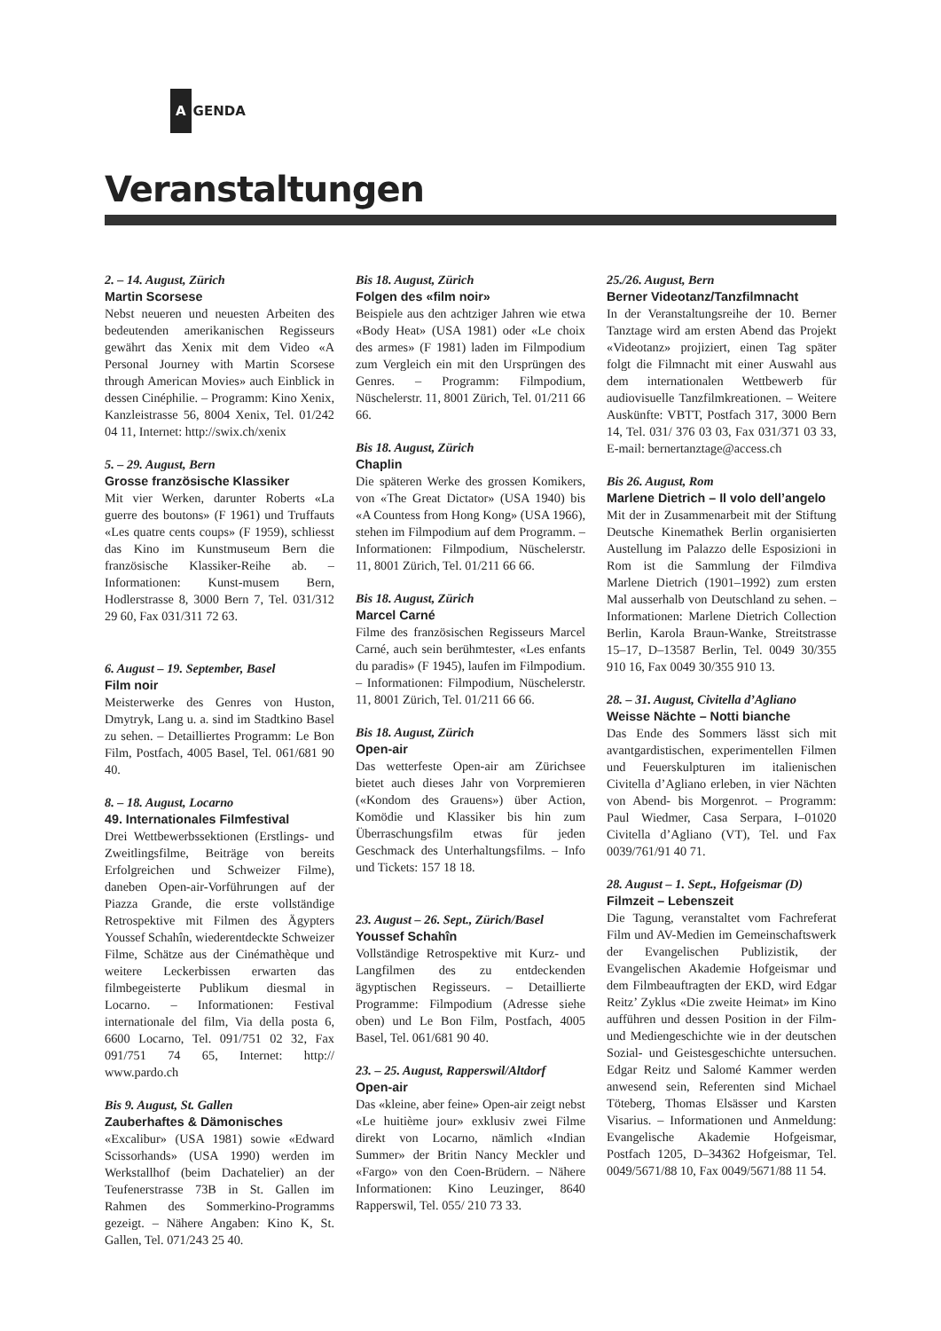A GENDA
Veranstaltungen
2. – 14. August, Zürich
Martin Scorsese
Nebst neueren und neuesten Arbeiten des bedeutenden amerikanischen Regisseurs gewährt das Xenix mit dem Video «A Personal Journey with Martin Scorsese through American Movies» auch Einblick in dessen Cinéphilie. – Programm: Kino Xenix, Kanzleistrasse 56, 8004 Xenix, Tel. 01/242 04 11, Internet: http://swix.ch/xenix
5. – 29. August, Bern
Grosse französische Klassiker
Mit vier Werken, darunter Roberts «La guerre des boutons» (F 1961) und Truffauts «Les quatre cents coups» (F 1959), schliesst das Kino im Kunstmuseum Bern die französische Klassiker-Reihe ab. – Informationen: Kunst-musem Bern, Hodlerstrasse 8, 3000 Bern 7, Tel. 031/312 29 60, Fax 031/311 72 63.
6. August – 19. September, Basel
Film noir
Meisterwerke des Genres von Huston, Dmytryk, Lang u. a. sind im Stadtkino Basel zu sehen. – Detailliertes Programm: Le Bon Film, Postfach, 4005 Basel, Tel. 061/681 90 40.
8. – 18. August, Locarno
49. Internationales Filmfestival
Drei Wettbewerbssektionen (Erstlings- und Zweitlingsfilme, Beiträge von bereits Erfolgreichen und Schweizer Filme), daneben Open-air-Vorführungen auf der Piazza Grande, die erste vollständige Retrospektive mit Filmen des Ägypters Youssef Schahîn, wiederentdeckte Schweizer Filme, Schätze aus der Cinémathèque und weitere Leckerbissen erwarten das filmbegeisterte Publikum diesmal in Locarno. – Informationen: Festival internationale del film, Via della posta 6, 6600 Locarno, Tel. 091/751 02 32, Fax 091/751 74 65, Internet: http:// www.pardo.ch
Bis 9. August, St. Gallen
Zauberhaftes & Dämonisches
«Excalibur» (USA 1981) sowie «Edward Scissorhands» (USA 1990) werden im Werkstallhof (beim Dachatelier) an der Teufenerstrasse 73B in St. Gallen im Rahmen des Sommerkino-Programms gezeigt. – Nähere Angaben: Kino K, St. Gallen, Tel. 071/243 25 40.
Bis 18. August, Zürich
Folgen des «film noir»
Beispiele aus den achtziger Jahren wie etwa «Body Heat» (USA 1981) oder «Le choix des armes» (F 1981) laden im Filmpodium zum Vergleich ein mit den Ursprüngen des Genres. – Programm: Filmpodium, Nüschelerstr. 11, 8001 Zürich, Tel. 01/211 66 66.
Bis 18. August, Zürich
Chaplin
Die späteren Werke des grossen Komikers, von «The Great Dictator» (USA 1940) bis «A Countess from Hong Kong» (USA 1966), stehen im Filmpodium auf dem Programm. – Informationen: Filmpodium, Nüschelerstr. 11, 8001 Zürich, Tel. 01/211 66 66.
Bis 18. August, Zürich
Marcel Carné
Filme des französischen Regisseurs Marcel Carné, auch sein berühmtester, «Les enfants du paradis» (F 1945), laufen im Filmpodium. – Informationen: Filmpodium, Nüschelerstr. 11, 8001 Zürich, Tel. 01/211 66 66.
Bis 18. August, Zürich
Open-air
Das wetterfeste Open-air am Zürichsee bietet auch dieses Jahr von Vorpremieren («Kondom des Grauens») über Action, Komödie und Klassiker bis hin zum Überraschungsfilm etwas für jeden Geschmack des Unterhaltungsfilms. – Info und Tickets: 157 18 18.
23. August – 26. Sept., Zürich/Basel
Youssef Schahîn
Vollständige Retrospektive mit Kurz- und Langfilmen des zu entdeckenden ägyptischen Regisseurs. – Detaillierte Programme: Filmpodium (Adresse siehe oben) und Le Bon Film, Postfach, 4005 Basel, Tel. 061/681 90 40.
23. – 25. August, Rapperswil/Altdorf
Open-air
Das «kleine, aber feine» Open-air zeigt nebst «Le huitième jour» exklusiv zwei Filme direkt von Locarno, nämlich «Indian Summer» der Britin Nancy Meckler und «Fargo» von den Coen-Brüdern. – Nähere Informationen: Kino Leuzinger, 8640 Rapperswil, Tel. 055/ 210 73 33.
25./26. August, Bern
Berner Videotanz/Tanzfilmnacht
In der Veranstaltungsreihe der 10. Berner Tanztage wird am ersten Abend das Projekt «Videotanz» projiziert, einen Tag später folgt die Filmnacht mit einer Auswahl aus dem internationalen Wettbewerb für audiovisuelle Tanzfilmkreationen. – Weitere Auskünfte: VBTT, Postfach 317, 3000 Bern 14, Tel. 031/ 376 03 03, Fax 031/371 03 33, E-mail: bernertanztage@access.ch
Bis 26. August, Rom
Marlene Dietrich – Il volo dell’angelo
Mit der in Zusammenarbeit mit der Stiftung Deutsche Kinemathek Berlin organisierten Austellung im Palazzo delle Esposizioni in Rom ist die Sammlung der Filmdiva Marlene Dietrich (1901–1992) zum ersten Mal ausserhalb von Deutschland zu sehen. – Informationen: Marlene Dietrich Collection Berlin, Karola Braun-Wanke, Streitstrasse 15–17, D–13587 Berlin, Tel. 0049 30/355 910 16, Fax 0049 30/355 910 13.
28. – 31. August, Civitella d’Agliano
Weisse Nächte – Notti bianche
Das Ende des Sommers lässt sich mit avantgardistischen, experimentellen Filmen und Feuerskulpturen im italienischen Civitella d’Agliano erleben, in vier Nächten von Abend- bis Morgenrot. – Programm: Paul Wiedmer, Casa Serpara, I–01020 Civitella d’Agliano (VT), Tel. und Fax 0039/761/91 40 71.
28. August – 1. Sept., Hofgeismar (D)
Filmzeit – Lebenszeit
Die Tagung, veranstaltet vom Fachreferat Film und AV-Medien im Gemeinschaftswerk der Evangelischen Publizistik, der Evangelischen Akademie Hofgeismar und dem Filmbeauftragten der EKD, wird Edgar Reitz’ Zyklus «Die zweite Heimat» im Kino aufführen und dessen Position in der Film- und Mediengeschichte wie in der deutschen Sozial- und Geistesgeschichte untersuchen. Edgar Reitz und Salomé Kammer werden anwesend sein, Referenten sind Michael Töteberg, Thomas Elsässer und Karsten Visarius. – Informationen und Anmeldung: Evangelische Akademie Hofgeismar, Postfach 1205, D–34362 Hofgeismar, Tel. 0049/5671/88 10, Fax 0049/5671/88 11 54.